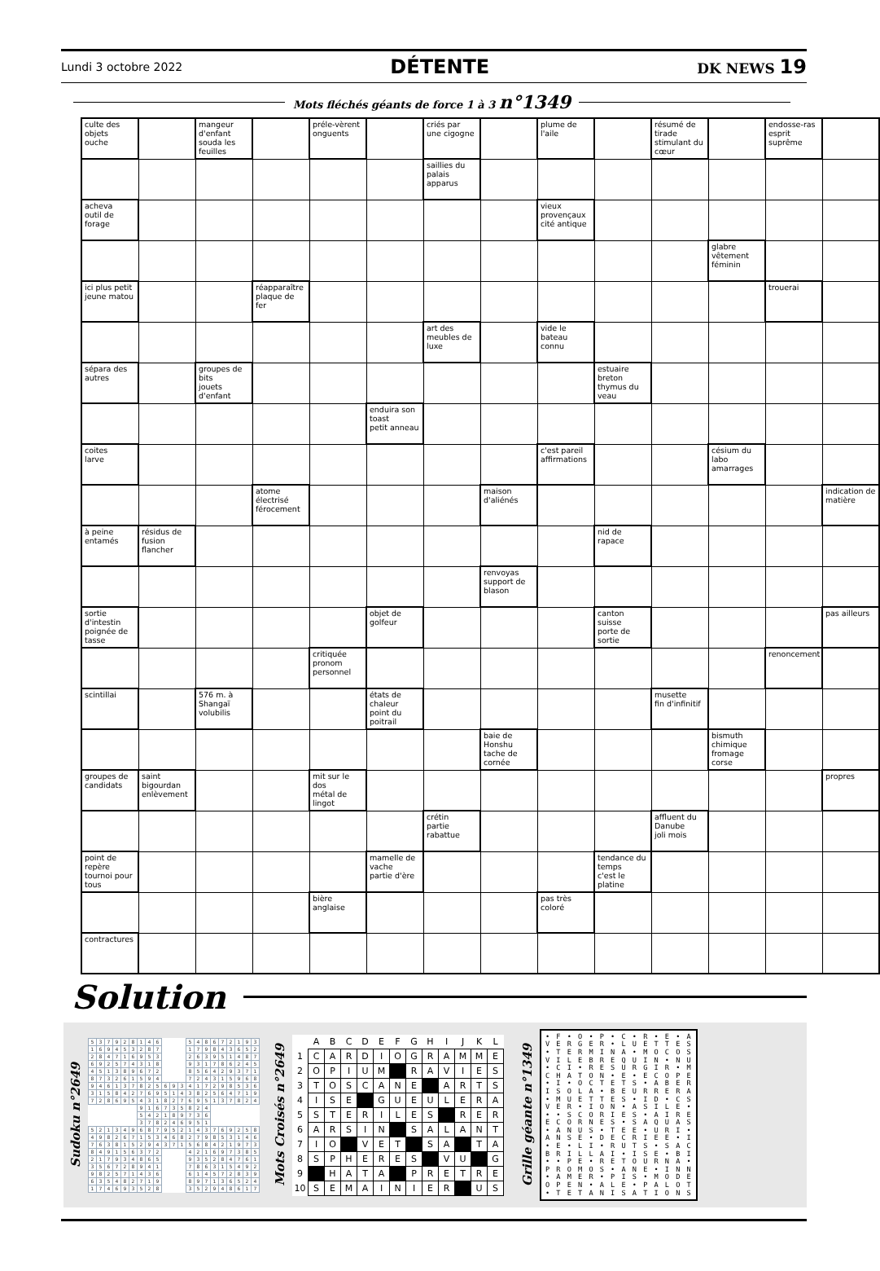Lundi 3 octobre 2022 DÉTENTE DK NEWS 19
Mots fléchés géants de force 1 à 3 n°1349
| culte des objets ouche | | mangeur d'enfant souda les feuilles | | préle-vèrent onguents | | criés par une cigogne | | plume de l'aile | | résumé de tirade stimulant du cœur | | endosse-ras esprit suprême | |
| | | | | | | saillies du palais apparus | | | | | | | |
| acheva outil de forage | | | | | | | | vieux provençaux cité antique | | | | | |
| | | | | | | | | | | | glabre vêtement féminin | | |
| ici plus petit jeune matou | | | réapparaître plaque de fer | | | | | | | | | trouerai | |
| | | | | | | art des meubles de luxe | | vide le bateau connu | | | | | |
| sépara des autres | | groupes de bits jouets d'enfant | | | | | | | estuaire breton thymus du veau | | | | |
| | | | | | enduira son toast petit anneau | | | | | | | | |
| coites larve | | | | | | | | c'est pareil affirmations | | | césium du labo amarrages | | |
| | | | atome électrisé férocement | | | | maison d'aliénés | | | | | | indication de matière |
| à peine entamés | résidus de fusion flancher | | | | | | | | nid de rapace | | | | |
| | | | | | | | renvoyas support de blason | | | | | | |
| sortie d'intestin poignée de tasse | | | | | objet de golfeur | | | | canton suisse porte de sortie | | | | pas ailleurs |
| | | | | critiquée pronom personnel | | | | | | | | renoncement | |
| scintillai | | 576 m. à Shangaï volubilis | | | états de chaleur point du poitrail | | | | | musette fin d'infinitif | | | |
| | | | | | | | baie de Honshu tache de cornée | | | | bismuth chimique fromage corse | | |
| groupes de candidats | saint bigourdan enlèvement | | | mit sur le dos métal de lingot | | | | | | | | | propres |
| | | | | | | crétin partie rabattue | | | | affluent du Danube joli mois | | | |
| point de repère tournoi pour tous | | | | | mamelle de vache partie d'ère | | | | tendance du temps c'est le platine | | | | |
| | | | | bière anglaise | | | | pas très coloré | | | | | |
| contractures | | | | | | | | | | | | | |
Solution
Sudoku n°2649
| 5 | 3 | 7 | 9 | 2 | 8 | 1 | 4 | 6 | | | | 5 | 4 | 8 | 6 | 7 | 2 | 1 | 9 | 3 |
| 1 | 6 | 9 | 4 | 5 | 3 | 2 | 8 | 7 | | | | 1 | 7 | 9 | 8 | 4 | 3 | 6 | 5 | 2 |
| 2 | 8 | 4 | 7 | 1 | 6 | 9 | 5 | 3 | | | | 2 | 6 | 3 | 9 | 5 | 1 | 4 | 8 | 7 |
| 6 | 9 | 2 | 5 | 7 | 4 | 3 | 1 | 8 | | | | 9 | 3 | 1 | 7 | 8 | 6 | 2 | 4 | 5 |
| 4 | 5 | 1 | 3 | 8 | 9 | 6 | 7 | 2 | | | | 8 | 5 | 6 | 4 | 2 | 9 | 3 | 7 | 1 |
| 8 | 7 | 3 | 2 | 6 | 1 | 5 | 9 | 4 | | | | 7 | 2 | 4 | 3 | 1 | 5 | 9 | 6 | 8 |
| 9 | 4 | 6 | 1 | 3 | 7 | 8 | 2 | 5 | 6 | 9 | 3 | 4 | 1 | 7 | 2 | 9 | 8 | 5 | 3 | 6 |
| 3 | 1 | 5 | 8 | 4 | 2 | 7 | 6 | 9 | 5 | 1 | 4 | 3 | 8 | 2 | 5 | 6 | 4 | 7 | 1 | 9 |
| 7 | 2 | 8 | 6 | 9 | 5 | 4 | 3 | 1 | 8 | 2 | 7 | 6 | 9 | 5 | 1 | 3 | 7 | 8 | 2 | 4 |
| | | | | | | 9 | 1 | 6 | 7 | 3 | 5 | 8 | 2 | 4 | | | | | | |
| | | | | | | 5 | 4 | 2 | 1 | 8 | 9 | 7 | 3 | 6 | | | | | | |
| | | | | | | 3 | 7 | 8 | 2 | 4 | 6 | 9 | 5 | 1 | | | | | | |
| 5 | 2 | 1 | 3 | 4 | 9 | 6 | 8 | 7 | 9 | 5 | 2 | 1 | 4 | 3 | 7 | 6 | 9 | 2 | 5 | 8 |
| 4 | 9 | 8 | 2 | 6 | 7 | 1 | 5 | 3 | 4 | 6 | 8 | 2 | 7 | 9 | 8 | 5 | 3 | 1 | 4 | 6 |
| 7 | 6 | 3 | 8 | 1 | 5 | 2 | 9 | 4 | 3 | 7 | 1 | 5 | 6 | 8 | 4 | 2 | 1 | 9 | 7 | 3 |
| 8 | 4 | 9 | 1 | 5 | 6 | 3 | 7 | 2 | | | | 4 | 2 | 1 | 6 | 9 | 7 | 3 | 8 | 5 |
| 2 | 1 | 7 | 9 | 3 | 4 | 8 | 6 | 5 | | | | 9 | 3 | 5 | 2 | 8 | 4 | 7 | 6 | 1 |
| 3 | 5 | 6 | 7 | 2 | 8 | 9 | 4 | 1 | | | | 7 | 8 | 6 | 3 | 1 | 5 | 4 | 9 | 2 |
| 9 | 8 | 2 | 5 | 7 | 1 | 4 | 3 | 6 | | | | 6 | 1 | 4 | 5 | 7 | 2 | 8 | 3 | 9 |
| 6 | 3 | 5 | 4 | 8 | 2 | 7 | 1 | 9 | | | | 8 | 9 | 7 | 1 | 3 | 6 | 5 | 2 | 4 |
| 1 | 7 | 4 | 6 | 9 | 3 | 5 | 2 | 8 | | | | 3 | 5 | 2 | 9 | 4 | 8 | 6 | 1 | 7 |
Mots Croisés n°2649
| | A | B | C | D | E | F | G | H | I | J | K | L |
| --- | --- | --- | --- | --- | --- | --- | --- | --- | --- | --- | --- | --- |
| 1 | C | A | R | D | I | O | G | R | A | M | M | E |
| 2 | O | P | I | U | M | | R | A | V | I | E | S |
| 3 | T | O | S | C | A | N | E | | A | R | T | S |
| 4 | I | S | E | | G | U | E | U | L | E | R | A |
| 5 | S | T | E | R | I | L | E | S | | R | E | R |
| 6 | A | R | S | I | N | | S | A | L | A | N | T |
| 7 | I | O | | V | E | T | | S | A | | T | A |
| 8 | S | P | H | E | R | E | S | | V | U | | G |
| 9 | | H | A | T | A | | P | R | E | T | R | E |
| 10 | S | E | M | A | I | N | I | E | R | | U | S |
Grille géante n°1349
• F • O • P • C • R • E • A
V E R G E R • L U E T T E S
• T E R M I N A • M O C O S
V I L E B R E Q U I N • N U
• C I • R E S U R G I R • M
C H A T O N • E • E C O P E
• I • O C T E T S • A B E R
I S O L A • B E U R R E R A
• M U E T T E S • I D • C S
V E R • I O N • A S I L E •
• • S C O R I E S • A I R E
E C O R N E S • S A Q U A S
• A N U S • T E E • U R I •
A N S E • D E C R I E E • I
• E • L I • R U T S • S A C
B R I L L A I • I S E • B I
• • P E • R E T O U R N A •
P R O M O S • A N E • I N N
• A M E R • P I S • M O D E
O P E N • A L E • P A L O T
• T E T A N I S A T I O N S